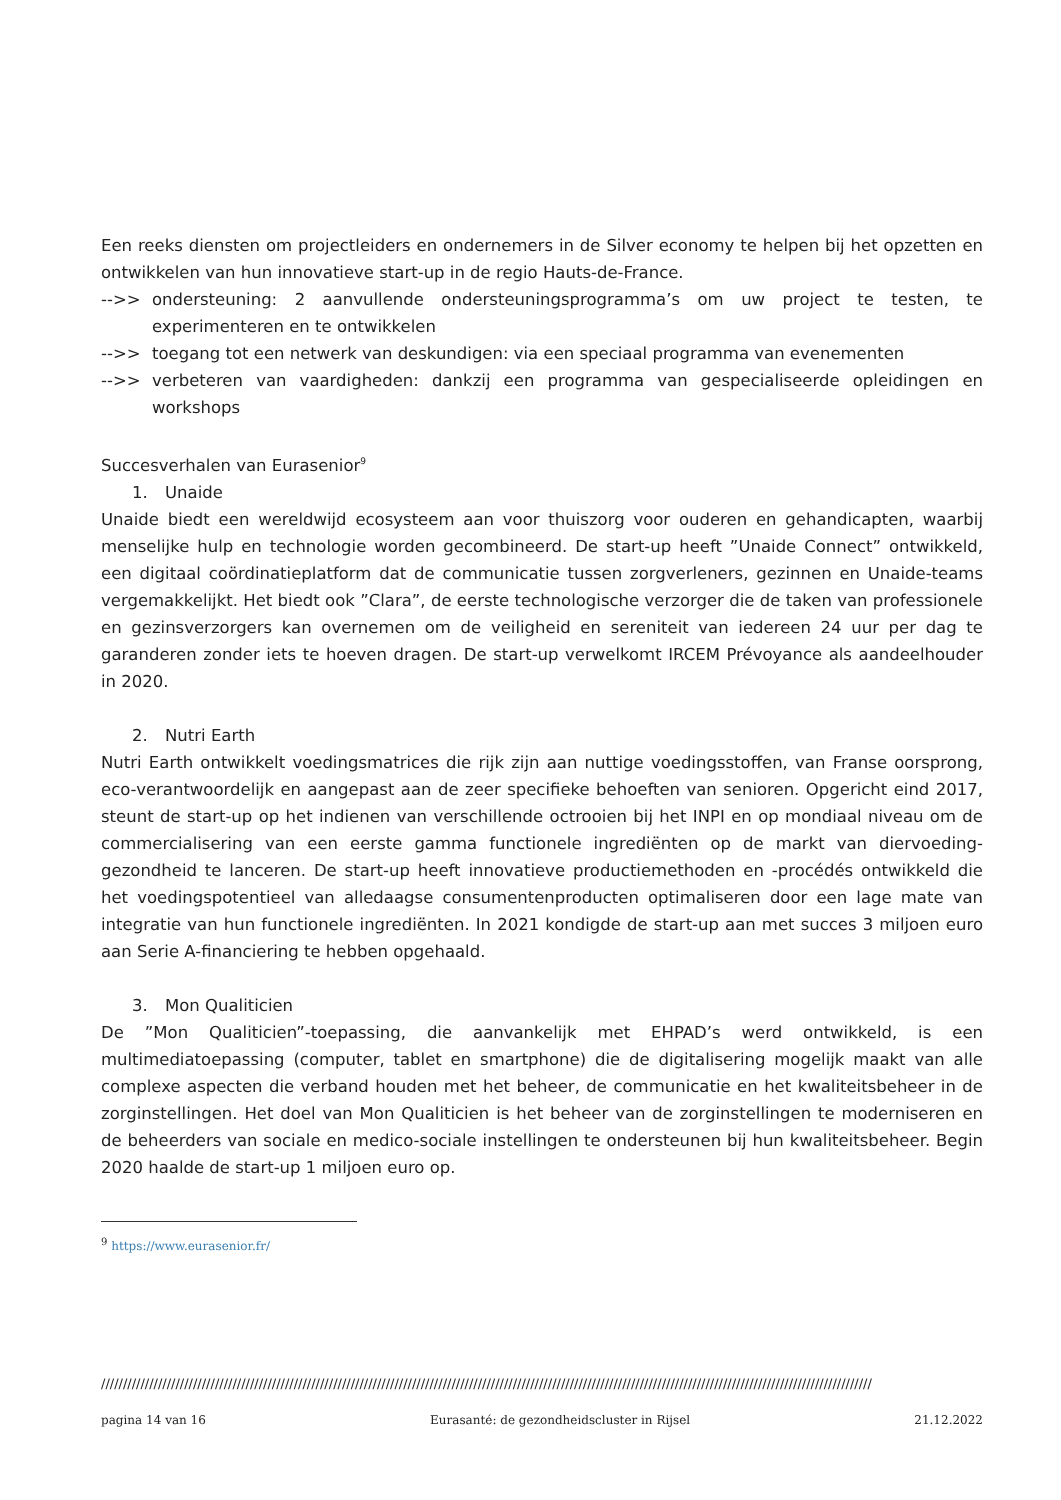Een reeks diensten om projectleiders en ondernemers in de Silver economy te helpen bij het opzetten en ontwikkelen van hun innovatieve start-up in de regio Hauts-de-France.
-->> ondersteuning: 2 aanvullende ondersteuningsprogramma’s om uw project te testen, te experimenteren en te ontwikkelen
-->> toegang tot een netwerk van deskundigen: via een speciaal programma van evenementen
-->> verbeteren van vaardigheden: dankzij een programma van gespecialiseerde opleidingen en workshops
Succesverhalen van Eurasenior<sup>9</sup>
1. Unaide
Unaide biedt een wereldwijd ecosysteem aan voor thuiszorg voor ouderen en gehandicapten, waarbij menselijke hulp en technologie worden gecombineerd. De start-up heeft ”Unaide Connect” ontwikkeld, een digitaal coördinatieplatform dat de communicatie tussen zorgverleners, gezinnen en Unaide-teams vergemakkelijkt. Het biedt ook ”Clara”, de eerste technologische verzorger die de taken van professionele en gezinsverzorgers kan overnemen om de veiligheid en sereniteit van iedereen 24 uur per dag te garanderen zonder iets te hoeven dragen. De start-up verwelkomt IRCEM Prévoyance als aandeelhouder in 2020.
2. Nutri Earth
Nutri Earth ontwikkelt voedingsmatrices die rijk zijn aan nuttige voedingsstoffen, van Franse oorsprong, eco-verantwoordelijk en aangepast aan de zeer specifieke behoeften van senioren. Opgericht eind 2017, steunt de start-up op het indienen van verschillende octrooien bij het INPI en op mondiaal niveau om de commercialisering van een eerste gamma functionele ingrediënten op de markt van diervoeding-gezondheid te lanceren. De start-up heeft innovatieve productiemethoden en -procédés ontwikkeld die het voedingspotentieel van alledaagse consumentenproducten optimaliseren door een lage mate van integratie van hun functionele ingrediënten. In 2021 kondigde de start-up aan met succes 3 miljoen euro aan Serie A-financiering te hebben opgehaald.
3. Mon Qualiticien
De ”Mon Qualiticien”-toepassing, die aanvankelijk met EHPAD’s werd ontwikkeld, is een multimediatoepassing (computer, tablet en smartphone) die de digitalisering mogelijk maakt van alle complexe aspecten die verband houden met het beheer, de communicatie en het kwaliteitsbeheer in de zorginstellingen. Het doel van Mon Qualiticien is het beheer van de zorginstellingen te moderniseren en de beheerders van sociale en medico-sociale instellingen te ondersteunen bij hun kwaliteitsbeheer. Begin 2020 haalde de start-up 1 miljoen euro op.
<sup>9</sup> https://www.eurasenior.fr/
////////////////////////////////////////////////////////////////////////////////////////////////////////////////////////////////////////////////////////////////////////////////
pagina 14 van 16 Eurasanté: de gezondheidscluster in Rijsel 21.12.2022